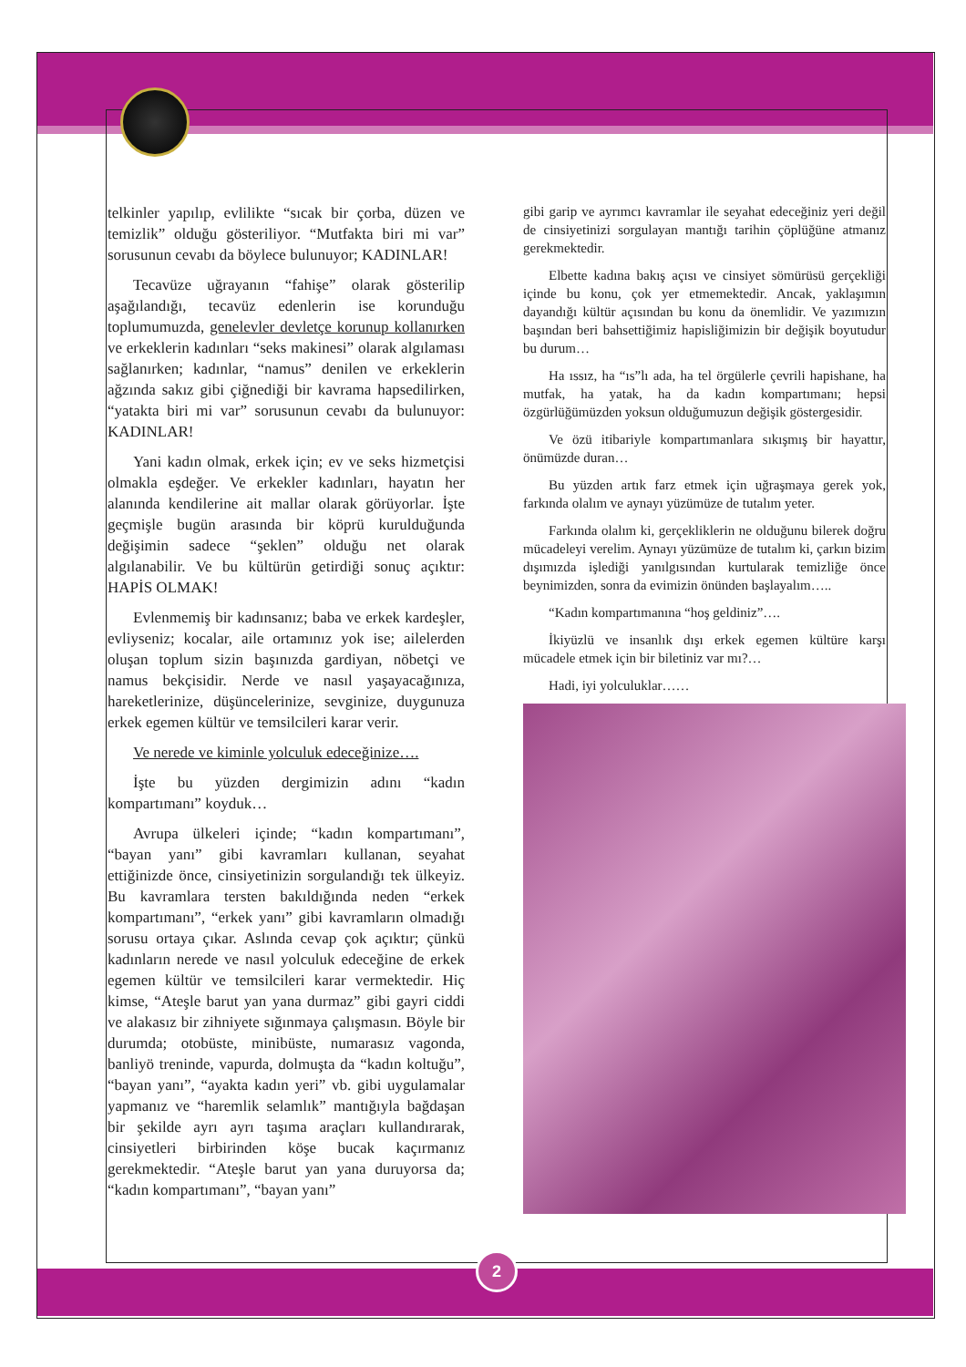telkinler yapılıp, evlilikte “sıcak bir çorba, düzen ve temizlik” olduğu gösteriliyor. “Mutfakta biri mi var” sorusunun cevabı da böylece bulunuyor; KADINLAR!
Tecavüze uğrayanın “fahişe” olarak gösterilip aşağılandığı, tecavüz edenlerin ise korunduğu toplumumuzda, genelevler devletçe korunup kollanırken ve erkeklerin kadınları “seks makinesi” olarak algılaması sağlanırken; kadınlar, “namus” denilen ve erkeklerin ağzında sakız gibi çiğnediği bir kavrama hapsedilirken, “yatakta biri mi var” sorusunun cevabı da bulunuyor: KADINLAR!
Yani kadın olmak, erkek için; ev ve seks hizmetçisi olmakla eşdeğer. Ve erkekler kadınları, hayatın her alanında kendilerine ait mallar olarak görüyorlar. İşte geçmişle bugün arasında bir köprü kurulduğunda değişimin sadece “şeklen” olduğu net olarak algılanabilir. Ve bu kültürün getirdiği sonuç açıktır: HAPİS OLMAK!
Evlenmemiş bir kadınsanız; baba ve erkek kardeşler, evliyseniz; kocalar, aile ortamınız yok ise; ailelerden oluşan toplum sizin başınızda gardiyan, nöbetçi ve namus bekçisidir. Nerde ve nasıl yaşayacağınıza, hareketlerinize, düşüncelerinize, sevginize, duygunuza erkek egemen kültür ve temsilcileri karar verir.
Ve nerede ve kiminle yolculuk edeceğinize….
İşte bu yüzden dergimizin adını “kadın kompartımanı” koyduk…
Avrupa ülkeleri içinde; “kadın kompartımanı”, “bayan yanı” gibi kavramları kullanan, seyahat ettiğinizde önce, cinsiyetinizin sorgulandığı tek ülkeyiz. Bu kavramlara tersten bakıldığında neden “erkek kompartımanı”, “erkek yanı” gibi kavramların olmadığı sorusu ortaya çıkar. Aslında cevap çok açıktır; çünkü kadınların nerede ve nasıl yolculuk edeceğine de erkek egemen kültür ve temsilcileri karar vermektedir. Hiç kimse, “Ateşle barut yan yana durmaz” gibi gayri ciddi ve alakasız bir zihniyete sığınmaya çalışmasın. Böyle bir durumda; otobüste, minibüste, numarasız vagonda, banliyö treninde, vapurda, dolmuşta da “kadın koltuğu”, “bayan yanı”, “ayakta kadın yeri” vb. gibi uygulamalar yapmanız ve “haremlik selamlık” mantığıyla bağdaşan bir şekilde ayrı ayrı taşıma araçları kullandırarak, cinsiyetleri birbirinden köşe bucak kaçırmanız gerekmektedir. “Ateşle barut yan yana duruyorsa da; “kadın kompartımanı”, “bayan yanı”
gibi garip ve ayrımcı kavramlar ile seyahat edeceğiniz yeri değil de cinsiyetinizi sorgulayan mantığı tarihin çöplüğüne atmanız gerekmektedir.
Elbette kadına bakış açısı ve cinsiyet sömürüsü gerçekliği içinde bu konu, çok yer etmemektedir. Ancak, yaklaşımın dayandığı kültür açısından bu konu da önemlidir. Ve yazımızın başından beri bahsettiğimiz hapisliğimizin bir değişik boyutudur bu durum…
Ha ıssız, ha “ıs”lı ada, ha tel örgülerle çevrili hapishane, ha mutfak, ha yatak, ha da kadın kompartımanı; hepsi özgürlüğümüzden yoksun olduğumuzun değişik göstergesidir.
Ve özü itibariyle kompartımanlara sıkışmış bir hayattır, önümüzde duran…
Bu yüzden artık farz etmek için uğraşmaya gerek yok, farkında olalım ve aynayı yüzümüze de tutalım yeter.
Farkında olalım ki, gerçekliklerin ne olduğunu bilerek doğru mücadeleyi verelim. Aynayı yüzümüze de tutalım ki, çarkın bizim dışımızda işlediği yanılgısından kurtularak temizliğe önce beynimizden, sonra da evimizin önünden başlayalım…..
“Kadın kompartımanına “hoş geldiniz”….
İkiyüzlü ve insanlık dışı erkek egemen kültüre karşı mücadele etmek için bir biletiniz var mı?…
Hadi, iyi yolculuklar……
2